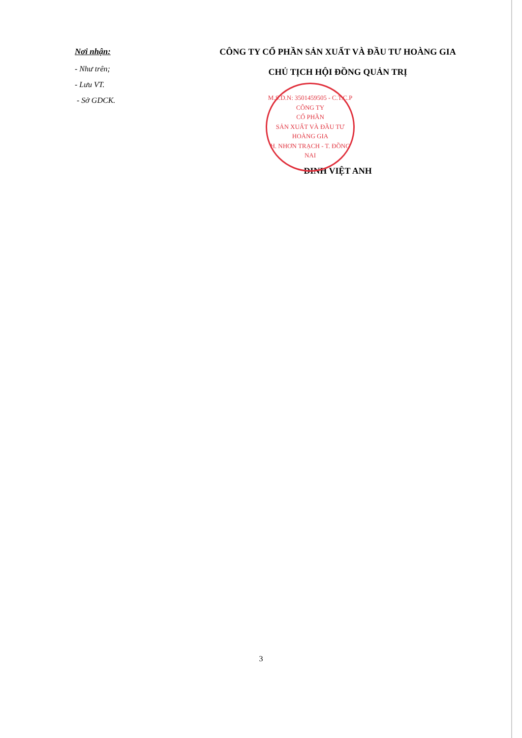M.S.D.N: 3501459505 - C.T.C.P
CÔNG TY
CỔ PHẦN
SẢN XUẤT VÀ ĐẦU TƯ
HOÀNG GIA
H. NHƠN TRẠCH - T. ĐỒNG NAI
Nơi nhận:
- Như trên;
- Lưu VT.
- Sở GDCK.
CÔNG TY CỔ PHẦN SẢN XUẤT VÀ ĐẦU TƯ HOÀNG GIA
CHỦ TỊCH HỘI ĐỒNG QUẢN TRỊ
ĐINH VIỆT ANH
3